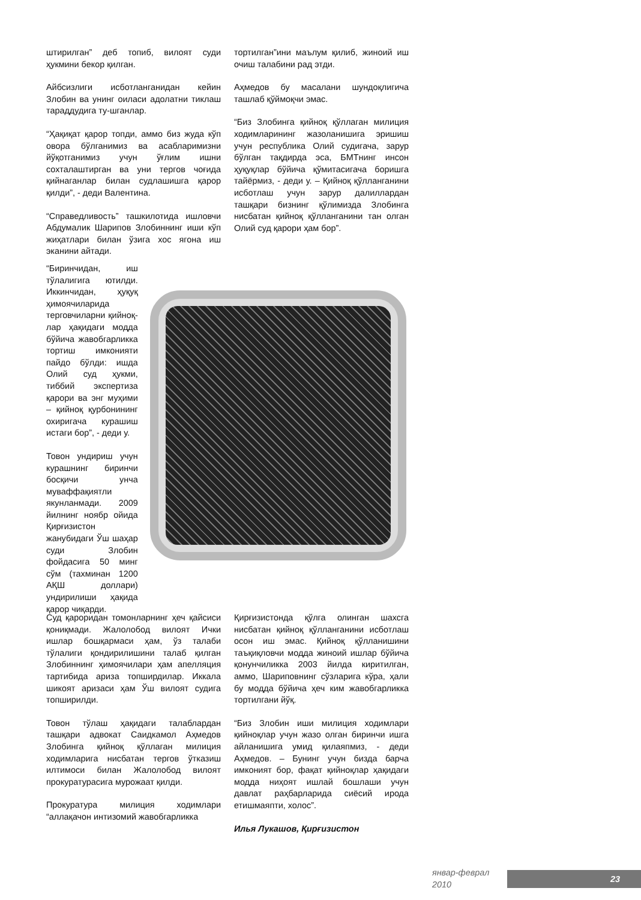штирилган” деб топиб, вилоят суди ҳукмини бекор қилган.
Айбсизлиги исботланганидан кейин Злобин ва унинг оиласи адолатни тиклаш тараддудига ту-шганлар.
“Ҳақиқат қарор топди, аммо биз жуда кўп овора бўлганимиз ва асабларимизни йўқотганимиз учун ўғлим ишни сохталаштирган ва уни тергов чоғида қийнаганлар билан судлашишга қарор қилди”, - деди Валентина.
“Справедливость” ташкилотида ишловчи Абдумалик Шарипов Злобиннинг иши кўп жиҳатлари билан ўзига хос ягона иш эканини айтади.
тортилган”ини маълум қилиб, жиноий иш очиш талабини рад этди.
Аҳмедов бу масалани шундоқлигича ташлаб қўймоқчи эмас.
“Биз Злобинга қийноқ қўллаган милиция ходимларининг жазоланишига эришиш учун республика Олий судигача, зарур бўлган тақдирда эса, БМТнинг инсон ҳуқуқлар бўйича қўмитасигача боришга тайёрмиз, - деди у. – Қийноқ қўлланганини исботлаш учун зарур далиллардан ташқари бизнинг қўлимизда Злобинга нисбатан қийноқ қўлланганини тан олган Олий суд қарори ҳам бор”.
“Биринчидан, иш тўлалигига ютилди. Иккинчидан, ҳуқуқ ҳимоячиларида терговчиларни қийноқ-лар ҳақидаги модда бўйича жавобгарликка тортиш имконияти пайдо бўлди: ишда Олий суд ҳукми, тиббий экспертиза қарори ва энг муҳими – қийноқ қурбонининг охиригача курашиш истаги бор”, - деди у.
Товон ундириш учун курашнинг биринчи босқичи унча муваффақиятли якунланмади. 2009 йилнинг ноябр ойида Қирғизистон жанубидаги Ўш шаҳар суди Злобин фойдасига 50 минг сўм (тахминан 1200 АҚШ доллари) ундирилиши ҳақида қарор чиқарди.
Суд қароридан томонларнинг ҳеч қайсиси қониқмади. Жалолобод вилоят Ички ишлар бошқармаси ҳам, ўз талаби тўлалиги қондирилишини талаб қилган Злобиннинг ҳимоячилари ҳам апелляция тартибида ариза топширдилар. Иккала шикоят аризаси ҳам Ўш вилоят судига топширилди.
Товон тўлаш ҳақидаги талаблардан ташқари адвокат Саидкамол Аҳмедов Злобинга қийноқ қўллаган милиция ходимларига нисбатан тергов ўтказиш илтимоси билан Жалолобод вилоят прокуратурасига мурожаат қилди.
Прокуратура милиция ходимлари “аллақачон интизомий жавобгарликка
Қирғизистонда қўлга олинган шахсга нисбатан қийноқ қўлланганини исботлаш осон иш эмас. Қийноқ қўлланишини таъқиқловчи модда жиноий ишлар бўйича қонунчиликка 2003 йилда киритилган, аммо, Шариповнинг сўзларига кўра, ҳали бу модда бўйича ҳеч ким жавобгарликка тортилгани йўқ.
“Биз Злобин иши милиция ходимлари қийноқлар учун жазо олган биринчи ишга айланишига умид қилаяпмиз, - деди Аҳмедов. – Бунинг учун бизда барча имконият бор, фақат қийноқлар ҳақидаги модда ниҳоят ишлай бошлаши учун давлат раҳбарларида сиёсий ирода етишмаяпти, холос”.
Илья Лукашов, Қирғизистон
январ-феврал 2010
23